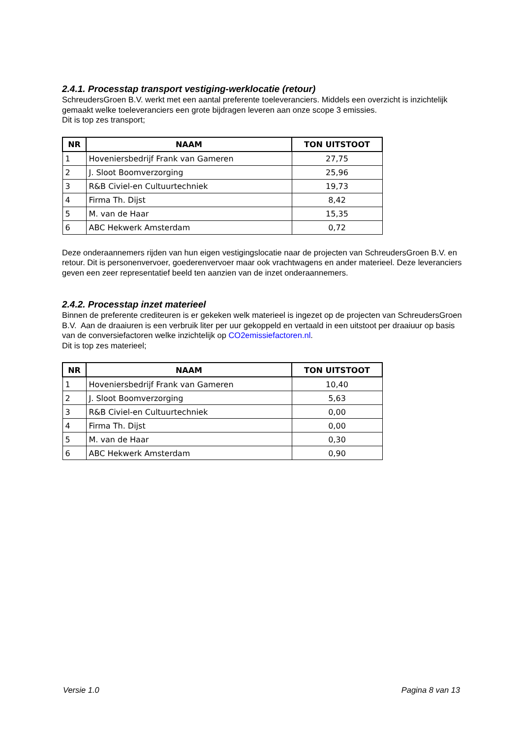2.4.1. Processtap transport vestiging-werklocatie (retour)
SchreudersGroen B.V. werkt met een aantal preferente toeleveranciers. Middels een overzicht is inzichtelijk gemaakt welke toeleveranciers een grote bijdragen leveren aan onze scope 3 emissies.
Dit is top zes transport;
| NR | NAAM | TON UITSTOOT |
| --- | --- | --- |
| 1 | Hoveniersbedrijf Frank van Gameren | 27,75 |
| 2 | J. Sloot Boomverzorging | 25,96 |
| 3 | R&B Civiel-en Cultuurtechniek | 19,73 |
| 4 | Firma Th. Dijst | 8,42 |
| 5 | M. van de Haar | 15,35 |
| 6 | ABC Hekwerk Amsterdam | 0,72 |
Deze onderaannemers rijden van hun eigen vestigingslocatie naar de projecten van SchreudersGroen B.V. en retour. Dit is personenvervoer, goederenvervoer maar ook vrachtwagens en ander materieel. Deze leveranciers geven een zeer representatief beeld ten aanzien van de inzet onderaannemers.
2.4.2. Processtap inzet materieel
Binnen de preferente crediteuren is er gekeken welk materieel is ingezet op de projecten van SchreudersGroen B.V. Aan de draaiuren is een verbruik liter per uur gekoppeld en vertaald in een uitstoot per draaiuur op basis van de conversiefactoren welke inzichtelijk op CO2emissiefactoren.nl.
Dit is top zes materieel;
| NR | NAAM | TON UITSTOOT |
| --- | --- | --- |
| 1 | Hoveniersbedrijf Frank van Gameren | 10,40 |
| 2 | J. Sloot Boomverzorging | 5,63 |
| 3 | R&B Civiel-en Cultuurtechniek | 0,00 |
| 4 | Firma Th. Dijst | 0,00 |
| 5 | M. van de Haar | 0,30 |
| 6 | ABC Hekwerk Amsterdam | 0,90 |
Versie 1.0 Pagina 8 van 13